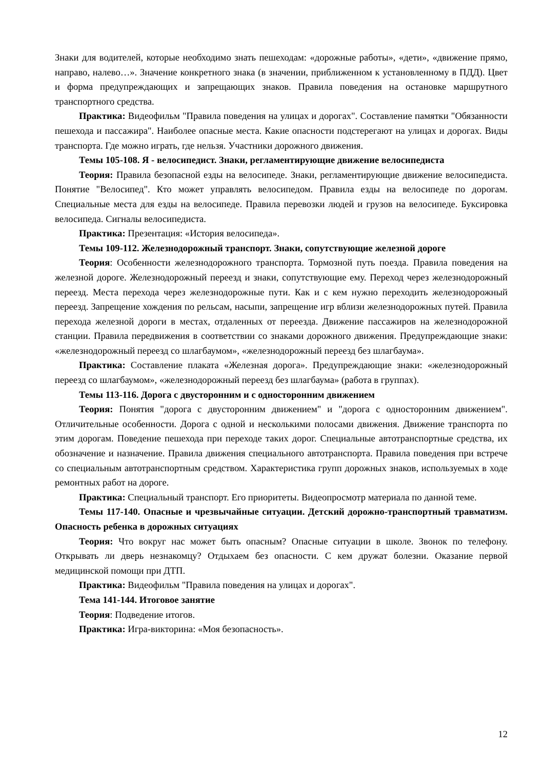Знаки для водителей, которые необходимо знать пешеходам: «дорожные работы», «дети», «движение прямо, направо, налево…». Значение конкретного знака (в значении, приближенном к установленному в ПДД). Цвет и форма предупреждающих и запрещающих знаков. Правила поведения на остановке маршрутного транспортного средства.
Практика: Видеофильм "Правила поведения на улицах и дорогах". Составление памятки "Обязанности пешехода и пассажира". Наиболее опасные места. Какие опасности подстерегают на улицах и дорогах. Виды транспорта. Где можно играть, где нельзя. Участники дорожного движения.
Темы 105-108. Я - велосипедист. Знаки, регламентирующие движение велосипедиста
Теория: Правила безопасной езды на велосипеде. Знаки, регламентирующие движение велосипедиста. Понятие "Велосипед". Кто может управлять велосипедом. Правила езды на велосипеде по дорогам. Специальные места для езды на велосипеде. Правила перевозки людей и грузов на велосипеде. Буксировка велосипеда. Сигналы велосипедиста.
Практика: Презентация: «История велосипеда».
Темы 109-112. Железнодорожный транспорт. Знаки, сопутствующие железной дороге
Теория: Особенности железнодорожного транспорта. Тормозной путь поезда. Правила поведения на железной дороге. Железнодорожный переезд и знаки, сопутствующие ему. Переход через железнодорожный переезд. Места перехода через железнодорожные пути. Как и с кем нужно переходить железнодорожный переезд. Запрещение хождения по рельсам, насыпи, запрещение игр вблизи железнодорожных путей. Правила перехода железной дороги в местах, отдаленных от переезда. Движение пассажиров на железнодорожной станции. Правила передвижения в соответствии со знаками дорожного движения. Предупреждающие знаки: «железнодорожный переезд со шлагбаумом», «железнодорожный переезд без шлагбаума».
Практика: Составление плаката «Железная дорога». Предупреждающие знаки: «железнодорожный переезд со шлагбаумом», «железнодорожный переезд без шлагбаума» (работа в группах).
Темы 113-116. Дорога с двусторонним и с односторонним движением
Теория: Понятия "дорога с двусторонним движением" и "дорога с односторонним движением". Отличительные особенности. Дорога с одной и несколькими полосами движения. Движение транспорта по этим дорогам. Поведение пешехода при переходе таких дорог. Специальные автотранспортные средства, их обозначение и назначение. Правила движения специального автотранспорта. Правила поведения при встрече со специальным автотранспортным средством. Характеристика групп дорожных знаков, используемых в ходе ремонтных работ на дороге.
Практика: Специальный транспорт. Его приоритеты. Видеопросмотр материала по данной теме.
Темы 117-140. Опасные и чрезвычайные ситуации. Детский дорожно-транспортный травматизм. Опасность ребенка в дорожных ситуациях
Теория: Что вокруг нас может быть опасным? Опасные ситуации в школе. Звонок по телефону. Открывать ли дверь незнакомцу? Отдыхаем без опасности. С кем дружат болезни. Оказание первой медицинской помощи при ДТП.
Практика: Видеофильм "Правила поведения на улицах и дорогах".
Тема 141-144. Итоговое занятие
Теория: Подведение итогов.
Практика: Игра-викторина: «Моя безопасность».
12